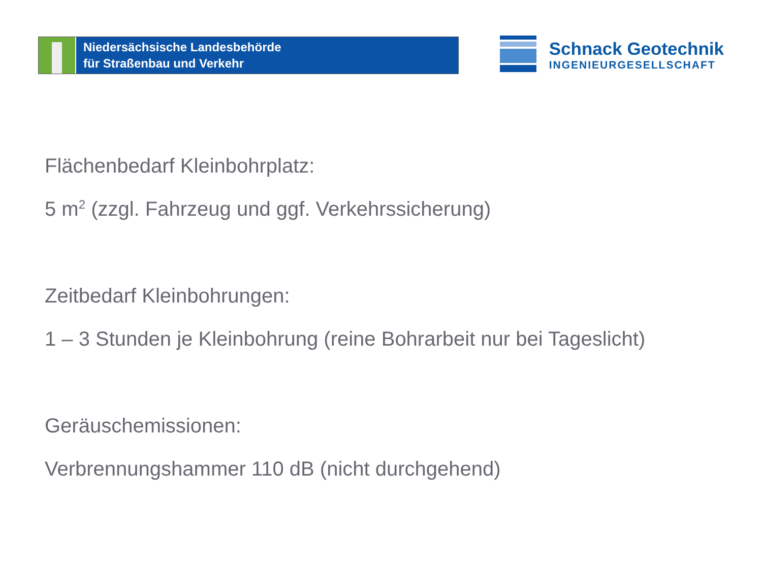Niedersächsische Landesbehörde
für Straßenbau und Verkehr
Schnack Geotechnik
INGENIEURGESELLSCHAFT
Flächenbedarf Kleinbohrplatz:
5 m<sup>2</sup> (zzgl. Fahrzeug und ggf. Verkehrssicherung)
Zeitbedarf Kleinbohrungen:
1 – 3 Stunden je Kleinbohrung (reine Bohrarbeit nur bei Tageslicht)
Geräuschemissionen:
Verbrennungshammer 110 dB (nicht durchgehend)